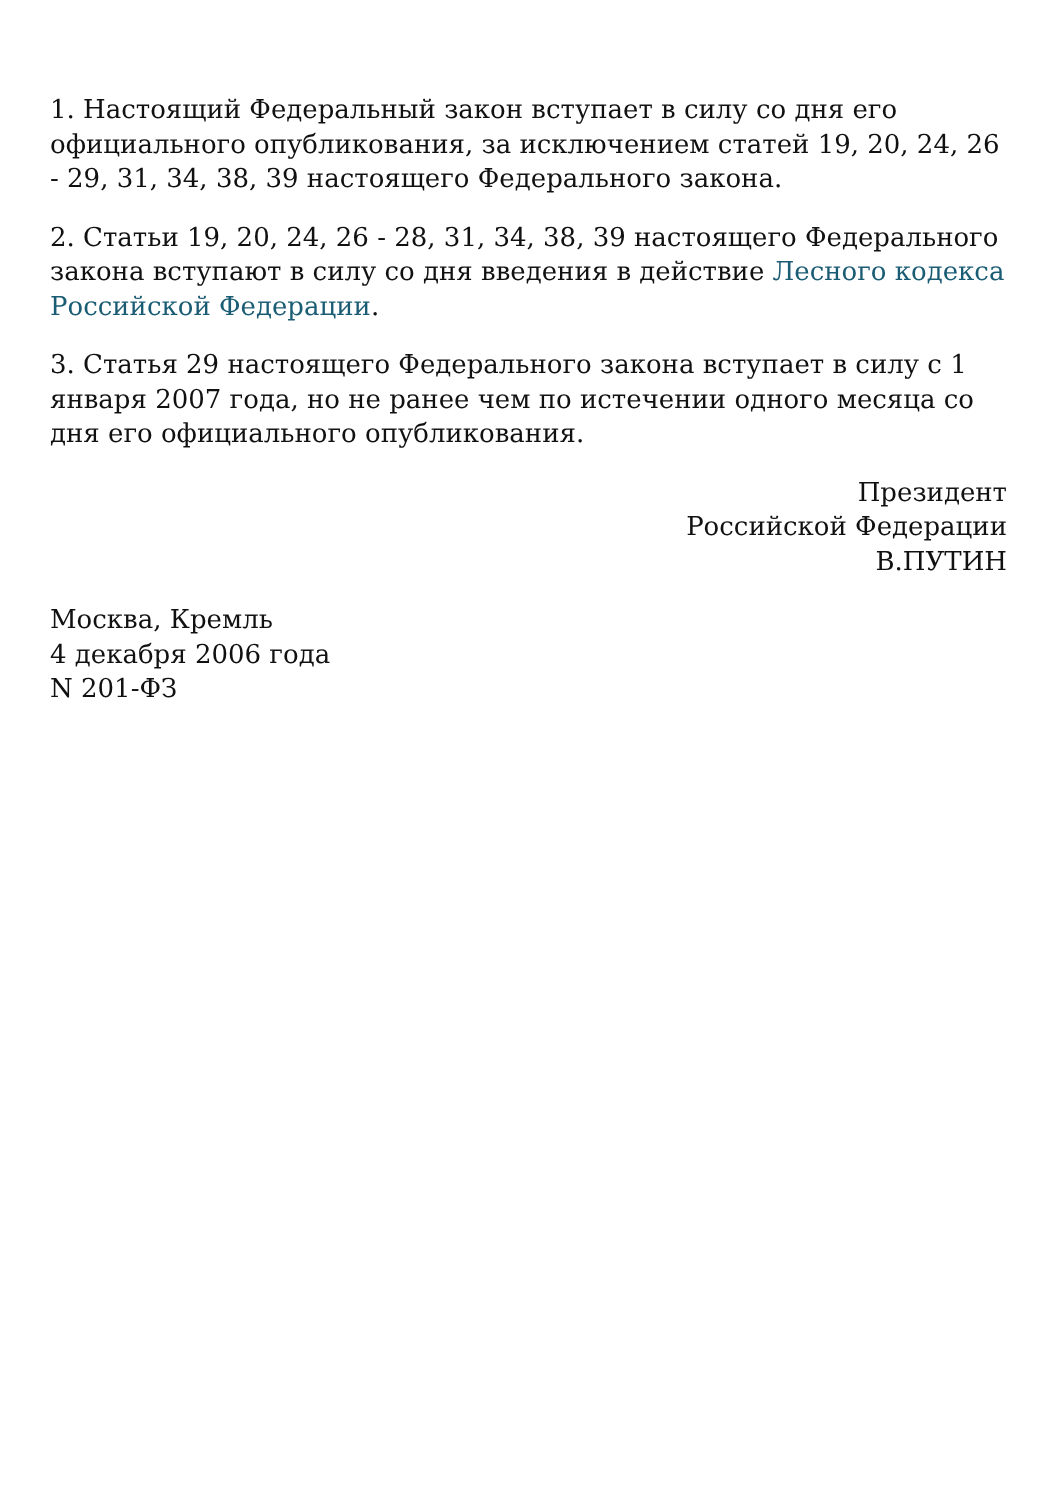1. Настоящий Федеральный закон вступает в силу со дня его официального опубликования, за исключением статей 19, 20, 24, 26 - 29, 31, 34, 38, 39 настоящего Федерального закона.
2. Статьи 19, 20, 24, 26 - 28, 31, 34, 38, 39 настоящего Федерального закона вступают в силу со дня введения в действие Лесного кодекса Российской Федерации.
3. Статья 29 настоящего Федерального закона вступает в силу с 1 января 2007 года, но не ранее чем по истечении одного месяца со дня его официального опубликования.
Президент
Российской Федерации
В.ПУТИН
Москва, Кремль
4 декабря 2006 года
N 201-ФЗ